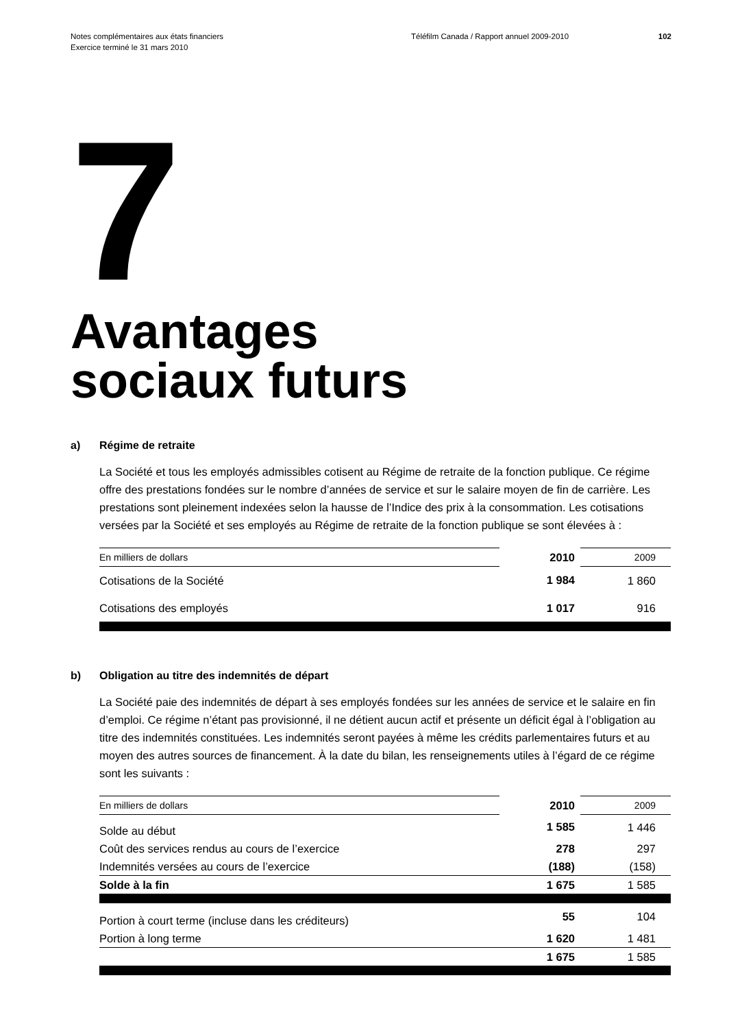Notes complémentaires aux états financiers
Exercice terminé le 31 mars 2010
Téléfilm Canada / Rapport annuel 2009-2010 102
7
Avantages
sociaux futurs
a) Régime de retraite
La Société et tous les employés admissibles cotisent au Régime de retraite de la fonction publique. Ce régime offre des prestations fondées sur le nombre d’années de service et sur le salaire moyen de fin de carrière. Les prestations sont pleinement indexées selon la hausse de l’Indice des prix à la consommation. Les cotisations versées par la Société et ses employés au Régime de retraite de la fonction publique se sont élevées à :
| En milliers de dollars | 2010 | 2009 |
| Cotisations de la Société | 1 984 | 1 860 |
| Cotisations des employés | 1 017 | 916 |
b) Obligation au titre des indemnités de départ
La Société paie des indemnités de départ à ses employés fondées sur les années de service et le salaire en fin d’emploi. Ce régime n’étant pas provisionné, il ne détient aucun actif et présente un déficit égal à l’obligation au titre des indemnités constituées. Les indemnités seront payées à même les crédits parlementaires futurs et au moyen des autres sources de financement. À la date du bilan, les renseignements utiles à l’égard de ce régime sont les suivants :
| En milliers de dollars | 2010 | 2009 |
| Solde au début | 1 585 | 1 446 |
| Coût des services rendus au cours de l’exercice | 278 | 297 |
| Indemnités versées au cours de l’exercice | (188) | (158) |
| Solde à la fin | 1 675 | 1 585 |
| Portion à court terme (incluse dans les créditeurs) | 55 | 104 |
| Portion à long terme | 1 620 | 1 481 |
| | 1 675 | 1 585 |